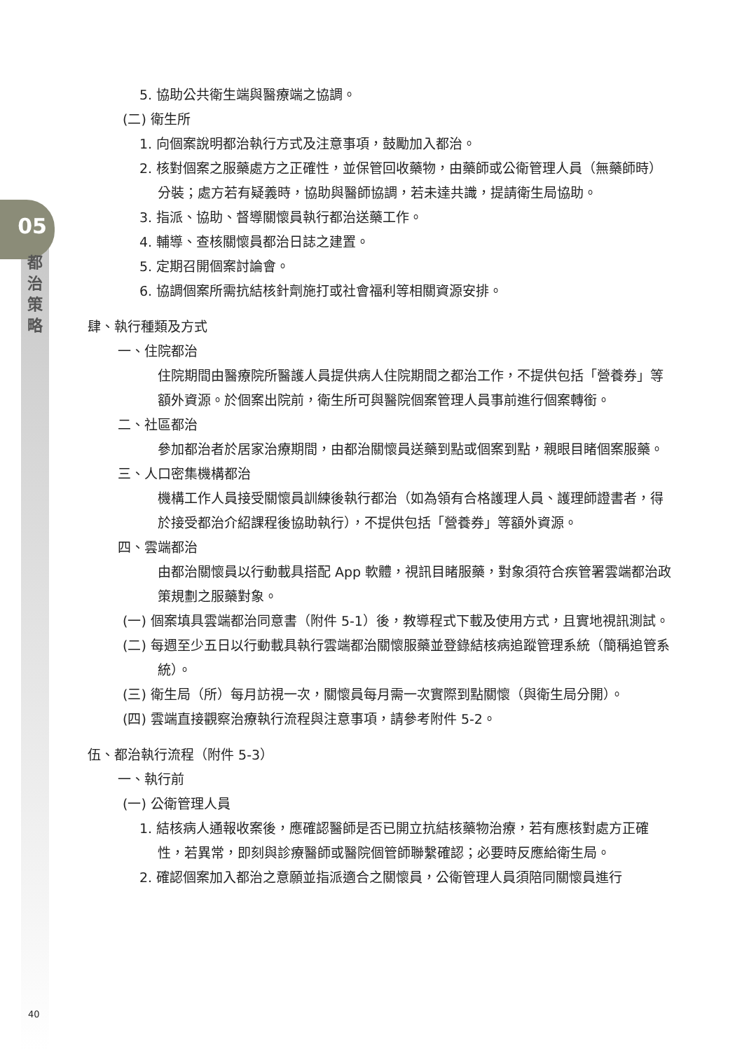05
都
治
策
略
5. 協助公共衛生端與醫療端之協調。
(二) 衛生所
1. 向個案說明都治執行方式及注意事項，鼓勵加入都治。
2. 核對個案之服藥處方之正確性，並保管回收藥物，由藥師或公衛管理人員（無藥師時）分裝；處方若有疑義時，協助與醫師協調，若未達共識，提請衛生局協助。
3. 指派、協助、督導關懷員執行都治送藥工作。
4. 輔導、查核關懷員都治日誌之建置。
5. 定期召開個案討論會。
6. 協調個案所需抗結核針劑施打或社會福利等相關資源安排。
肆、執行種類及方式
一、住院都治
住院期間由醫療院所醫護人員提供病人住院期間之都治工作，不提供包括「營養券」等額外資源。於個案出院前，衛生所可與醫院個案管理人員事前進行個案轉銜。
二、社區都治
參加都治者於居家治療期間，由都治關懷員送藥到點或個案到點，親眼目睹個案服藥。
三、人口密集機構都治
機構工作人員接受關懷員訓練後執行都治（如為領有合格護理人員、護理師證書者，得於接受都治介紹課程後協助執行），不提供包括「營養券」等額外資源。
四、雲端都治
由都治關懷員以行動載具搭配 App 軟體，視訊目睹服藥，對象須符合疾管署雲端都治政策規劃之服藥對象。
(一) 個案填具雲端都治同意書（附件 5-1）後，教導程式下載及使用方式，且實地視訊測試。
(二) 每週至少五日以行動載具執行雲端都治關懷服藥並登錄結核病追蹤管理系統（簡稱追管系統）。
(三) 衛生局（所）每月訪視一次，關懷員每月需一次實際到點關懷（與衛生局分開）。
(四) 雲端直接觀察治療執行流程與注意事項，請參考附件 5-2。
伍、都治執行流程（附件 5-3）
一、執行前
(一) 公衛管理人員
1. 結核病人通報收案後，應確認醫師是否已開立抗結核藥物治療，若有應核對處方正確性，若異常，即刻與診療醫師或醫院個管師聯繫確認；必要時反應給衛生局。
2. 確認個案加入都治之意願並指派適合之關懷員，公衛管理人員須陪同關懷員進行
40